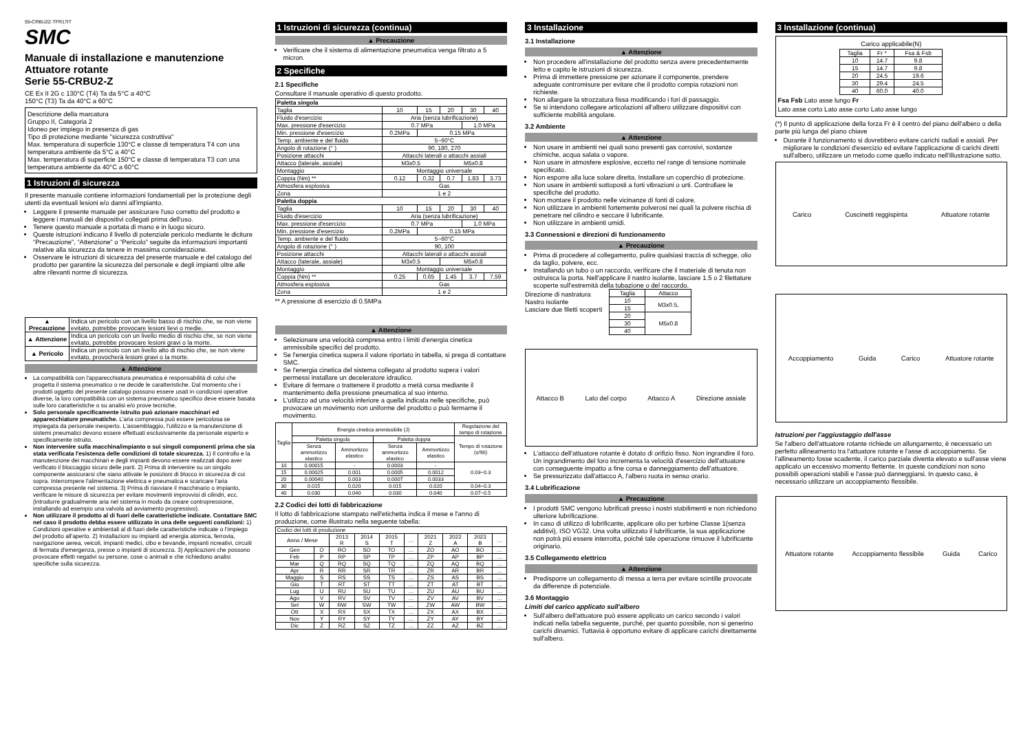55-CRBU2Z-TFR17IT
SMC
Manuale di installazione e manutenzione
Attuatore rotante
Serie 55-CRBU2-Z
CE Ex II 2G c 130°C (T4) Ta da 5°C a 40°C
150°C (T3) Ta da 40°C a 60°C
Descrizione della marcatura
Gruppo II, Categoria 2
Idoneo per impiego in presenza di gas
Tipo di protezione mediante "sicurezza costruttiva"
Max. temperatura di superficie 130°C e classe di temperatura T4 con una temperatura ambiente da 5°C a 40°C
Max. temperatura di superficie 150°C e classe di temperatura T3 con una temperatura ambiente da 40°C a 60°C
1 Istruzioni di sicurezza
Il presente manuale contiene informazioni fondamentali per la protezione degli utenti da eventuali lesioni e/o danni all'impianto.
Leggere il presente manuale per assicurare l'uso corretto del prodotto e leggere i manuali dei dispositivi collegati prima dell'uso.
Tenere questo manuale a portata di mano e in luogo sicuro.
Queste istruzioni indicano il livello di potenziale pericolo mediante le diciture “Precauzione”, “Attenzione” o “Pericolo” seguite da informazioni importanti relative alla sicurezza da tenere in massima considerazione.
Osservare le istruzioni di sicurezza del presente manuale e del catalogo del prodotto per garantire la sicurezza del personale e degli impianti oltre alle altre rilevanti norme di sicurezza.
| ▲ Precauzione | Indica un pericolo con un livello basso di rischio che, se non viene evitato, potrebbe provocare lesioni lievi o medie. |
| ▲ Attenzione | Indica un pericolo con un livello medio di rischio che, se non viene evitato, potrebbe provocare lesioni gravi o la morte. |
| ▲ Pericolo | Indica un pericolo con un livello alto di rischio che, se non viene evitato, provocherà lesioni gravi o la morte. |
▲ Attenzione
La compatibilità con l'apparecchiatura pneumatica è responsabilità di colui che progetta il sistema pneumatico o ne decide le caratteristiche. Dal momento che i prodotti oggetto del presente catalogo possono essere usati in condizioni operative diverse, la loro compatibilità con un sistema pneumatico specifico deve essere basata sulle loro caratteristiche o su analisi e/o prove tecniche.
Solo personale specificamente istruito può azionare macchinari ed apparecchiature pneumatiche. L'aria compressa può essere pericolosa se impiegata da personale inesperto. L'assemblaggio, l'utilizzo e la manutenzione di sistemi pneumatici devono essere effettuati esclusivamente da personale esperto e specificamente istruito.
Non intervenire sulla macchina/impianto o sui singoli componenti prima che sia stata verificata l'esistenza delle condizioni di totale sicurezza. 1) Il controllo e la manutenzione dei macchinari e degli impianti devono essere realizzati dopo aver verificato il bloccaggio sicuro delle parti. 2) Prima di intervenire su un singolo componente assicurarsi che siano attivate le posizioni di blocco in sicurezza di cui sopra. Interrompere l'alimentazione elettrica e pneumatica e scaricare l'aria compressa presente nel sistema. 3) Prima di riavviare il macchinario o impianto, verificare le misure di sicurezza per evitare movimenti improvvisi di cilindri, ecc. (introdurre gradualmente aria nel sistema in modo da creare contropressione, installando ad esempio una valvola ad avviamento progressivo).
Non utilizzare il prodotto al di fuori delle caratteristiche indicate. Contattare SMC nel caso il prodotto debba essere utilizzato in una delle seguenti condizioni: 1) Condizioni operative e ambientali al di fuori delle caratteristiche indicate o l'impiego del prodotto all'aperto. 2) Installazioni su impianti ad energia atomica, ferrovia, navigazione aerea, veicoli, impianti medici, cibo e bevande, impianti ricreativi, circuiti di fermata d'emergenza, presse o impianti di sicurezza. 3) Applicazioni che possono provocare effetti negativi su persone, cose o animali e che richiedono analisi specifiche sulla sicurezza.
1 Istruzioni di sicurezza (continua)
▲ Precauzione
Verificare che il sistema di alimentazione pneumatica venga filtrato a 5 micron.
2 Specifiche
2.1 Specifiche
Consultare il manuale operativo di questo prodotto.
| Paletta singola | | | | | |
| Taglia | 10 | 15 | 20 | 30 | 40 |
| Fluido d'esercizio | Aria (senza lubrificazione) | | | | |
| Max. pressione d'esercizio | 0.7 MPa | | | 1.0 MPa | |
| Min. pressione d'esercizio | 0.2MPa | 0.15 MPa | | | |
| Temp. ambiente e del fluido | 5~60°C | | | | |
| Angolo di rotazione (° ) | 90, 180, 270 | | | | |
| Posizione attacchi | Attacchi laterali o attacchi assiali | | | | |
| Attacco (laterale, assiale) | M3x0.5 | | M5x0.8 | | |
| Montaggio | Montaggio universale | | | | |
| Coppia (Nm) ** | 0.12 | 0.32 | 0.7 | 1.83 | 3.73 |
| Atmosfera esplosiva | Gas | | | | |
| Zona | 1 e 2 | | | | |
| Paletta doppia | | | | | |
| Taglia | 10 | 15 | 20 | 30 | 40 |
| Fluido d'esercizio | Aria (senza lubrificazione) | | | | |
| Max. pressione d'esercizio | 0.7 MPa | | | 1.0 MPa | |
| Min. pressione d'esercizio | 0.2MPa | 0.15 MPa | | | |
| Temp. ambiente e del fluido | 5~60°C | | | | |
| Angolo di rotazione (° ) | 90, 100 | | | | |
| Posizione attacchi | Attacchi laterali o attacchi assiali | | | | |
| Attacco (laterale, assiale) | M3x0.5 | | M5x0.8 | | |
| Montaggio | Montaggio universale | | | | |
| Coppia (Nm) ** | 0.25 | 0.65 | 1.45 | 3.7 | 7.59 |
| Atmosfera esplosiva | Gas | | | | |
| Zona | 1 e 2 | | | | |
** A pressione di esercizio di 0.5MPa
▲ Attenzione
Selezionare una velocità compresa entro i limiti d'energia cinetica ammissibile specifici del prodotto.
Se l'energia cinetica supera il valore riportato in tabella, si prega di contattare SMC.
Se l'energia cinetica del sistema collegato al prodotto supera i valori permessi installare un deceleratore idraulico.
Evitare di fermare o trattenere il prodotto a metà corsa mediante il mantenimento della pressione pneumatica al suo interno.
L'utilizzo ad una velocità inferiore a quella indicata nelle specifiche, può provocare un movimento non uniforme del prodotto o può fermarne il movimento.
| Taglia | Energia cinetica ammissibile (J) | | | | Regolazione del tempo di rotazione |
| --- | --- | --- | --- | --- | --- |
| | Paletta singola | | Paletta doppia | | Tempo di rotazione (s/90) |
| | Senza ammortizzo elastico | Ammortizzo elastico | Senza ammortizzo elastico | Ammortizzo elastico | |
| 10 | 0.00015 | - | 0.0003 | - | 0.03~0.3 |
| 15 | 0.00025 | 0.001 | 0.0005 | 0.0012 | |
| 20 | 0.00040 | 0.003 | 0.0007 | 0.0033 | |
| 30 | 0.015 | 0.020 | 0.015 | 0.020 | 0.04~0.3 |
| 40 | 0.030 | 0.040 | 0.030 | 0.040 | 0.07~0.5 |
2.2 Codici dei lotti di fabbricazione
Il lotto di fabbricazione stampato nell'etichetta indica il mese e l'anno di produzione, come illustrato nella seguente tabella:
| Codici dei lotti di produzione | | | | | | | | | |
| Anno / Mese | | 2013 R | 2014 S | 2015 T | … | 2021 Z | 2022 A | 2023 B | … |
| Gen | O | RO | SO | TO | … | ZO | AO | BO | … |
| Feb | P | RP | SP | TP | … | ZP | AP | BP | … |
| Mar | Q | RQ | SQ | TQ | … | ZQ | AQ | BQ | … |
| Apr | R | RR | SR | TR | … | ZR | AR | BR | … |
| Maggio | S | RS | SS | TS | … | ZS | AS | BS | … |
| Giu | T | RT | ST | TT | … | ZT | AT | BT | … |
| Lug | U | RU | SU | TU | … | ZU | AU | BU | … |
| Ago | V | RV | SV | TV | … | ZV | AV | BV | … |
| Set | W | RW | SW | TW | … | ZW | AW | BW | … |
| Ott | X | RX | SX | TX | … | ZX | AX | BX | … |
| Nov | Y | RY | SY | TY | … | ZY | AY | BY | … |
| Dic | Z | RZ | SZ | TZ | … | ZZ | AZ | BZ | … |
3 Installazione
3.1 Installazione
▲ Attenzione
Non procedere all'installazione del prodotto senza avere precedentemente letto e capito le istruzioni di sicurezza.
Prima di immettere pressione per azionare il componente, prendere adeguate contromisure per evitare che il prodotto compia rotazioni non richieste.
Non allargare la strozzatura fissa modificando i fori di passaggio.
Se si intendono collegare articolazioni all'albero utilizzare dispositivi con sufficiente mobilità angolare.
3.2 Ambiente
▲ Attenzione
Non usare in ambienti nei quali sono presenti gas corrosivi, sostanze chimiche, acqua salata o vapore.
Non usare in atmosfere esplosive, eccetto nel range di tensione nominale specificato.
Non esporre alla luce solare diretta. Installare un coperchio di protezione.
Non usare in ambienti sottoposti a forti vibrazioni o urti. Controllare le specifiche del prodotto.
Non montare il prodotto nelle vicinanze di fonti di calore.
Non utilizzare in ambienti fortemente polverosi nei quali la polvere rischia di penetrare nel cilindro e seccare il lubrificante.
Non utilizzare in ambienti umidi.
3.3 Connessioni e direzioni di funzionamento
▲ Precauzione
Prima di procedere al collegamento, pulire qualsiasi traccia di schegge, olio da taglio, polvere, ecc.
Installando un tubo o un raccordo, verificare che il materiale di tenuta non ostruisca la porta. Nell'applicare il nastro isolante, lasciare 1.5 o 2 filettature scoperte sull'estremità della tubazione o del raccordo.
Direzione di nastratura
Nastro isolante
Lasciare due filetti scoperti
| Taglia | Attacco |
| --- | --- |
| 10 | M3x0.5, |
| 15 | |
| 20 | M5x0.8 |
| 30 | |
| 40 | |
Attacco B Lato del corpo Attacco A Direzione assiale
L'attacco dell'attuatore rotante è dotato di orifizio fisso. Non ingrandire il foro. Un ingrandimento del foro incrementa la velocità d'esercizio dell'attuatore con conseguente impatto a fine corsa e danneggiamento dell'attuatore.
Se pressurizzato dall'attacco A, l'albero ruota in senso orario.
3.4 Lubrificazione
▲ Precauzione
I prodotti SMC vengono lubrificati presso i nostri stabilimenti e non richiedono ulteriore lubrificazione.
In caso di utilizzo di lubrificante, applicare olio per turbine Classe 1(senza additivi), ISO VG32. Una volta utilizzato il lubrificante, la sua applicazione non potrà più essere interrotta, poiché tale operazione rimuove il lubrificante originario.
3.5 Collegamento elettrico
▲ Attenzione
Predisporre un collegamento di messa a terra per evitare scintille provocate da differenze di potenziale.
3.6 Montaggio
Limiti del carico applicato sull'albero
Sull'albero dell'attuatore può essere applicato un carico secondo i valori indicati nella tabella seguente, purché, per quanto possibile, non si generino carichi dinamici. Tuttavia è opportuno evitare di applicare carichi direttamente sull'albero.
3 Installazione (continua)
Carico applicabile(N)
| Taglia | Fr * | Fsa & Fsb |
| --- | --- | --- |
| 10 | 14.7 | 9.8 |
| 15 | 14.7 | 9.8 |
| 20 | 24.5 | 19.6 |
| 30 | 29.4 | 24.5 |
| 40 | 60.0 | 40.0 |
Fsa Fsb Lato asse lungo Fr
Lato asse corto Lato asse corto Lato asse lungo
(*) Il punto di applicazione della forza Fr è il centro del piano dell'albero o della parte più lunga del piano chiave
Durante il funzionamento si dovrebbero evitare carichi radiali e assiali. Per migliorare le condizioni d'esercizio ed evitare l'applicazione di carichi diretti sull'albero, utilizzare un metodo come quello indicato nell'illustrazione sotto.
Carico Cuscinetti reggispinta Attuatore rotante
Accoppiamento Guida Carico Attuatore rotante
Istruzioni per l'aggiustaggio dell'asse
Se l'albero dell'attuatore rotante richiede un allungamento, è necessario un perfetto allineamento tra l'attuatore rotante e l'asse di accoppiamento. Se l'allineamento fosse scadente, il carico parziale diventa elevato e sull'asse viene applicato un eccessivo momento flettente. In queste condizioni non sono possibili operazioni stabili e l'asse può danneggiarsi. In questo caso, è necessario utilizzare un accoppiamento flessibile.
Attuatore rotante Accoppiamento flessibile Guida Carico